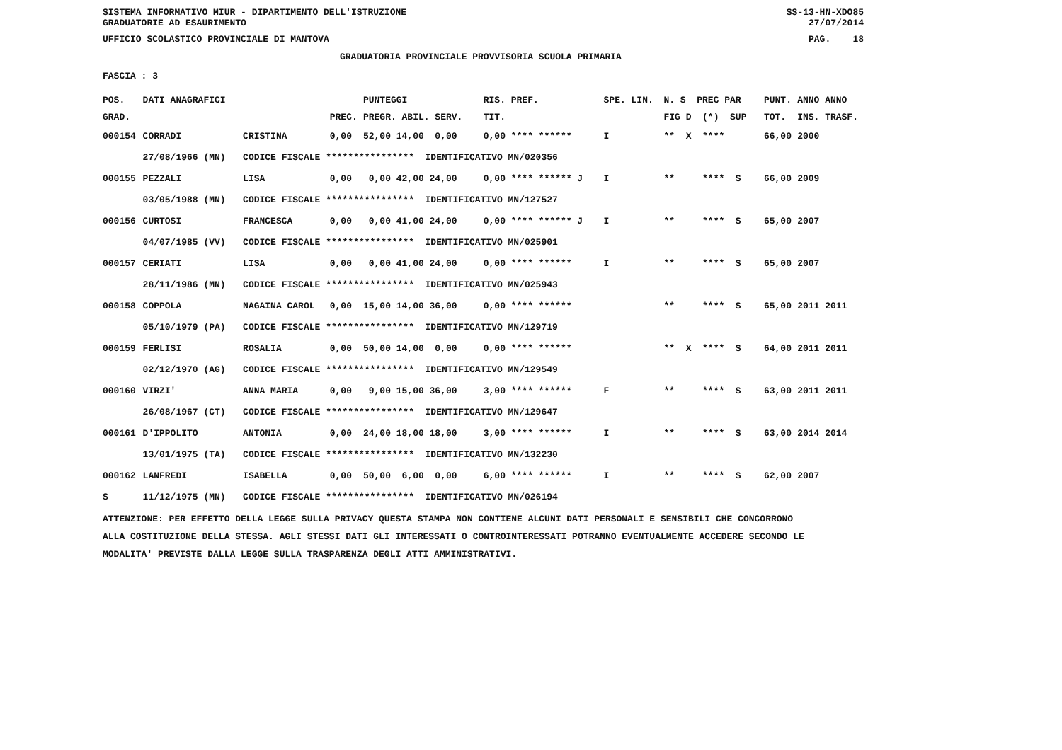SISTEMA INFORMATIVO MIUR - DIPARTIMENTO DELL'ISTRUZIONE SS-13-HN-XDO85
GRADUATORIE AD ESAURIMENTO 27/07/2014
UFFICIO SCOLASTICO PROVINCIALE DI MANTOVA PAG. 18
GRADUATORIA PROVINCIALE PROVVISORIA SCUOLA PRIMARIA
FASCIA : 3
| POS. | DATI ANAGRAFICI | | | PUNTEGGI | RIS. PREF. | SPE. LIN. | N. S PREC PAR | PUNT. | ANNO ANNO |
| --- | --- | --- | --- | --- | --- | --- | --- | --- | --- |
| GRAD. | | | PREC. | PREGR. ABIL. SERV. | TIT. | | FIG D (*) SUP | TOT. | INS. TRASF. |
| 000154 | CORRADI | CRISTINA | 0,00 | 52,00 14,00 0,00 | 0,00 **** ****** | I | ** X **** | 66,00 | 2000 |
| | 27/08/1966 (MN) | CODICE FISCALE **************** IDENTIFICATIVO MN/020356 | | | | | | | |
| 000155 | PEZZALI | LISA | 0,00 | 0,00 42,00 24,00 | 0,00 **** ****** J | I | ** **** S | 66,00 | 2009 |
| | 03/05/1988 (MN) | CODICE FISCALE **************** IDENTIFICATIVO MN/127527 | | | | | | | |
| 000156 | CURTOSI | FRANCESCA | 0,00 | 0,00 41,00 24,00 | 0,00 **** ****** J | I | ** **** S | 65,00 | 2007 |
| | 04/07/1985 (VV) | CODICE FISCALE **************** IDENTIFICATIVO MN/025901 | | | | | | | |
| 000157 | CERIATI | LISA | 0,00 | 0,00 41,00 24,00 | 0,00 **** ****** | I | ** **** S | 65,00 | 2007 |
| | 28/11/1986 (MN) | CODICE FISCALE **************** IDENTIFICATIVO MN/025943 | | | | | | | |
| 000158 | COPPOLA | NAGAINA CAROL | 0,00 | 15,00 14,00 36,00 | 0,00 **** ****** | | ** **** S | 65,00 | 2011 2011 |
| | 05/10/1979 (PA) | CODICE FISCALE **************** IDENTIFICATIVO MN/129719 | | | | | | | |
| 000159 | FERLISI | ROSALIA | 0,00 | 50,00 14,00 0,00 | 0,00 **** ****** | | ** X **** S | 64,00 | 2011 2011 |
| | 02/12/1970 (AG) | CODICE FISCALE **************** IDENTIFICATIVO MN/129549 | | | | | | | |
| 000160 | VIRZI' | ANNA MARIA | 0,00 | 9,00 15,00 36,00 | 3,00 **** ****** | F | ** **** S | 63,00 | 2011 2011 |
| | 26/08/1967 (CT) | CODICE FISCALE **************** IDENTIFICATIVO MN/129647 | | | | | | | |
| 000161 | D'IPPOLITO | ANTONIA | 0,00 | 24,00 18,00 18,00 | 3,00 **** ****** | I | ** **** S | 63,00 | 2014 2014 |
| | 13/01/1975 (TA) | CODICE FISCALE **************** IDENTIFICATIVO MN/132230 | | | | | | | |
| 000162 | LANFREDI | ISABELLA | 0,00 | 50,00 6,00 0,00 | 6,00 **** ****** | I | ** **** S | 62,00 | 2007 |
| S | 11/12/1975 (MN) | CODICE FISCALE **************** IDENTIFICATIVO MN/026194 | | | | | | | |
ATTENZIONE: PER EFFETTO DELLA LEGGE SULLA PRIVACY QUESTA STAMPA NON CONTIENE ALCUNI DATI PERSONALI E SENSIBILI CHE CONCORRONO
ALLA COSTITUZIONE DELLA STESSA. AGLI STESSI DATI GLI INTERESSATI O CONTROINTERESSATI POTRANNO EVENTUALMENTE ACCEDERE SECONDO LE
MODALITA' PREVISTE DALLA LEGGE SULLA TRASPARENZA DEGLI ATTI AMMINISTRATIVI.